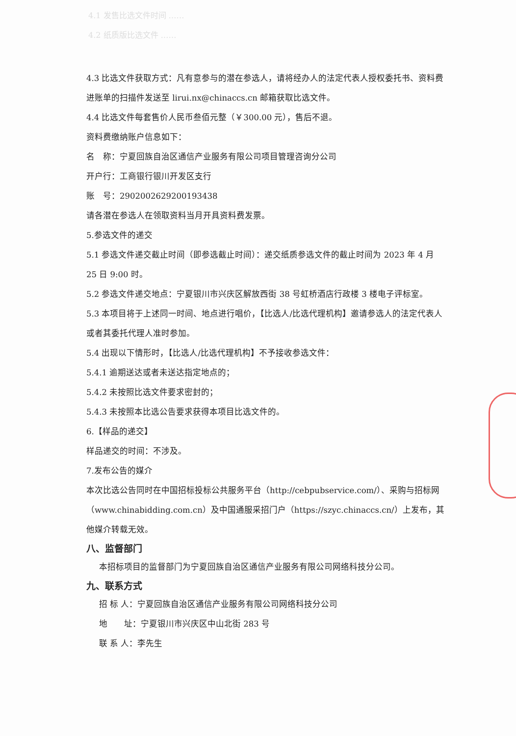4.1 发售比选文件时间 ……
4.2 纸质版比选文件 ……
4.3 比选文件获取方式：凡有意参与的潜在参选人，请将经办人的法定代表人授权委托书、资料费进账单的扫描件发送至 lirui.nx@chinaccs.cn 邮箱获取比选文件。
4.4 比选文件每套售价人民币叁佰元整（￥300.00 元），售后不退。
资料费缴纳账户信息如下：
名　称：宁夏回族自治区通信产业服务有限公司项目管理咨询分公司
开户行：工商银行银川开发区支行
账　号：2902002629200193438
请各潜在参选人在领取资料当月开具资料费发票。
5.参选文件的递交
5.1 参选文件递交截止时间（即参选截止时间）：递交纸质参选文件的截止时间为 2023 年 4 月 25 日 9:00 时。
5.2 参选文件递交地点：宁夏银川市兴庆区解放西街 38 号虹桥酒店行政楼 3 楼电子评标室。
5.3 本项目将于上述同一时间、地点进行唱价，【比选人/比选代理机构】邀请参选人的法定代表人或者其委托代理人准时参加。
5.4 出现以下情形时，【比选人/比选代理机构】不予接收参选文件：
5.4.1 逾期送达或者未送达指定地点的；
5.4.2 未按照比选文件要求密封的；
5.4.3 未按照本比选公告要求获得本项目比选文件的。
6.【样品的递交】
样品递交的时间：不涉及。
7.发布公告的媒介
本次比选公告同时在中国招标投标公共服务平台（http://cebpubservice.com/）、采购与招标网（www.chinabidding.com.cn）及中国通服采招门户（https://szyc.chinaccs.cn/）上发布，其他媒介转载无效。
八、监督部门
本招标项目的监督部门为宁夏回族自治区通信产业服务有限公司网络科技分公司。
九、联系方式
招 标 人：宁夏回族自治区通信产业服务有限公司网络科技分公司
地　　址：宁夏银川市兴庆区中山北街 283 号
联 系 人：李先生